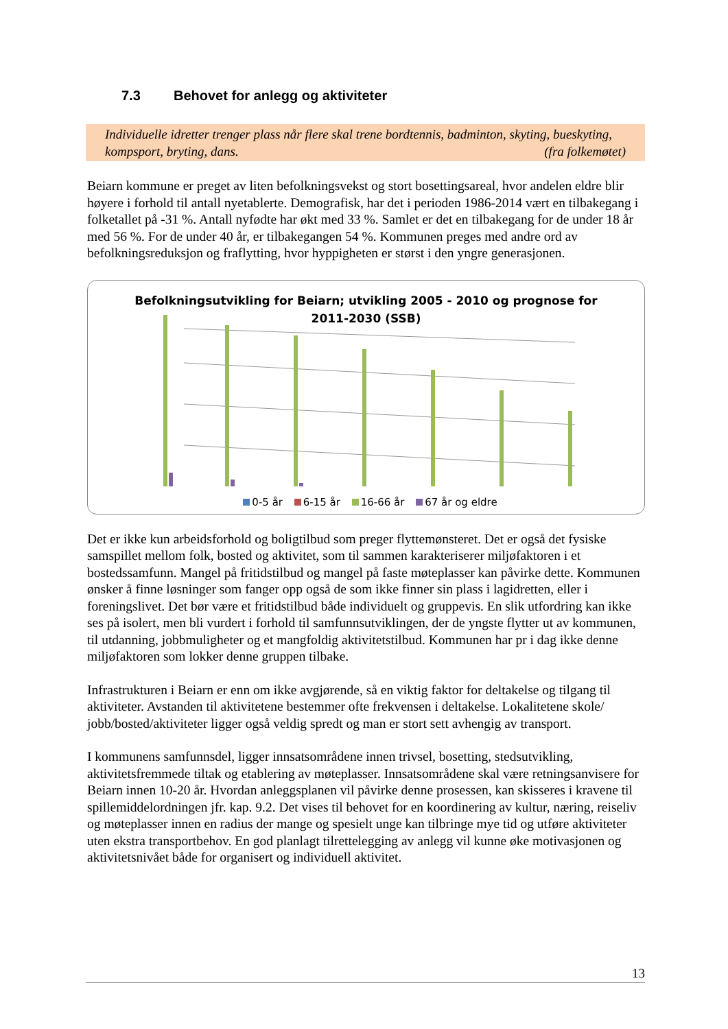7.3 Behovet for anlegg og aktiviteter
Individuelle idretter trenger plass når flere skal trene bordtennis, badminton, skyting, bueskyting, kompsport, bryting, dans. (fra folkemøtet)
Beiarn kommune er preget av liten befolkningsvekst og stort bosettingsareal, hvor andelen eldre blir høyere i forhold til antall nyetablerte. Demografisk, har det i perioden 1986-2014 vært en tilbakegang i folketallet på -31 %. Antall nyfødte har økt med 33 %. Samlet er det en tilbakegang for de under 18 år med 56 %. For de under 40 år, er tilbakegangen 54 %. Kommunen preges med andre ord av befolkningsreduksjon og fraflytting, hvor hyppigheten er størst i den yngre generasjonen.
Befolkningsutvikling for Beiarn; utvikling 2005 - 2010 og prognose for
2011-2030 (SSB)
0-5 år 6-15 år 16-66 år 67 år og eldre
Det er ikke kun arbeidsforhold og boligtilbud som preger flyttemønsteret. Det er også det fysiske samspillet mellom folk, bosted og aktivitet, som til sammen karakteriserer miljøfaktoren i et bostedssamfunn. Mangel på fritidstilbud og mangel på faste møteplasser kan påvirke dette. Kommunen ønsker å finne løsninger som fanger opp også de som ikke finner sin plass i lagidretten, eller i foreningslivet. Det bør være et fritidstilbud både individuelt og gruppevis. En slik utfordring kan ikke ses på isolert, men bli vurdert i forhold til samfunnsutviklingen, der de yngste flytter ut av kommunen, til utdanning, jobbmuligheter og et mangfoldig aktivitetstilbud. Kommunen har pr i dag ikke denne miljøfaktoren som lokker denne gruppen tilbake.
Infrastrukturen i Beiarn er enn om ikke avgjørende, så en viktig faktor for deltakelse og tilgang til aktiviteter. Avstanden til aktivitetene bestemmer ofte frekvensen i deltakelse. Lokalitetene skole/ jobb/bosted/aktiviteter ligger også veldig spredt og man er stort sett avhengig av transport.
I kommunens samfunnsdel, ligger innsatsområdene innen trivsel, bosetting, stedsutvikling, aktivitetsfremmede tiltak og etablering av møteplasser. Innsatsområdene skal være retningsanvisere for Beiarn innen 10-20 år. Hvordan anleggsplanen vil påvirke denne prosessen, kan skisseres i kravene til spillemiddelordningen jfr. kap. 9.2. Det vises til behovet for en koordinering av kultur, næring, reiseliv og møteplasser innen en radius der mange og spesielt unge kan tilbringe mye tid og utføre aktiviteter uten ekstra transportbehov. En god planlagt tilrettelegging av anlegg vil kunne øke motivasjonen og aktivitetsnivået både for organisert og individuell aktivitet.
13